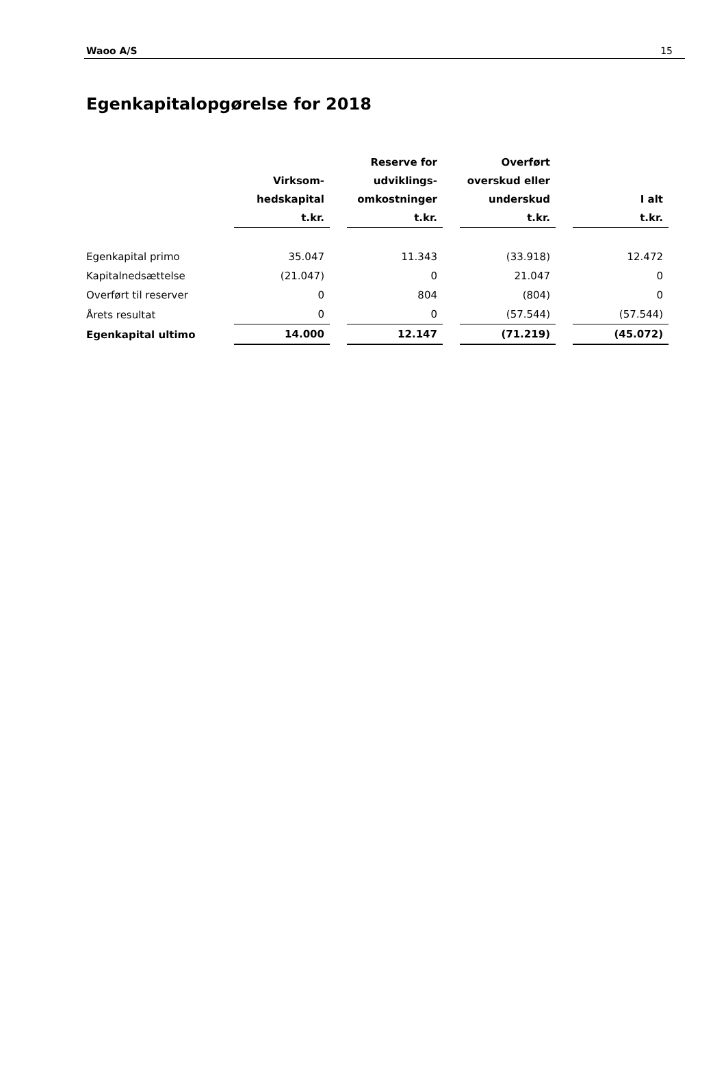Waoo A/S 15
Egenkapitalopgørelse for 2018
| | Virksom- hedskapital t.kr. | | Reserve for udviklings- omkostninger t.kr. | | Overført overskud eller underskud t.kr. | | I alt t.kr. |
| --- | --- | --- | --- | --- | --- | --- | --- |
| Egenkapital primo | 35.047 | | 11.343 | | (33.918) | | 12.472 |
| Kapitalnedsættelse | (21.047) | | 0 | | 21.047 | | 0 |
| Overført til reserver | 0 | | 804 | | (804) | | 0 |
| Årets resultat | 0 | | 0 | | (57.544) | | (57.544) |
| Egenkapital ultimo | 14.000 | | 12.147 | | (71.219) | | (45.072) |